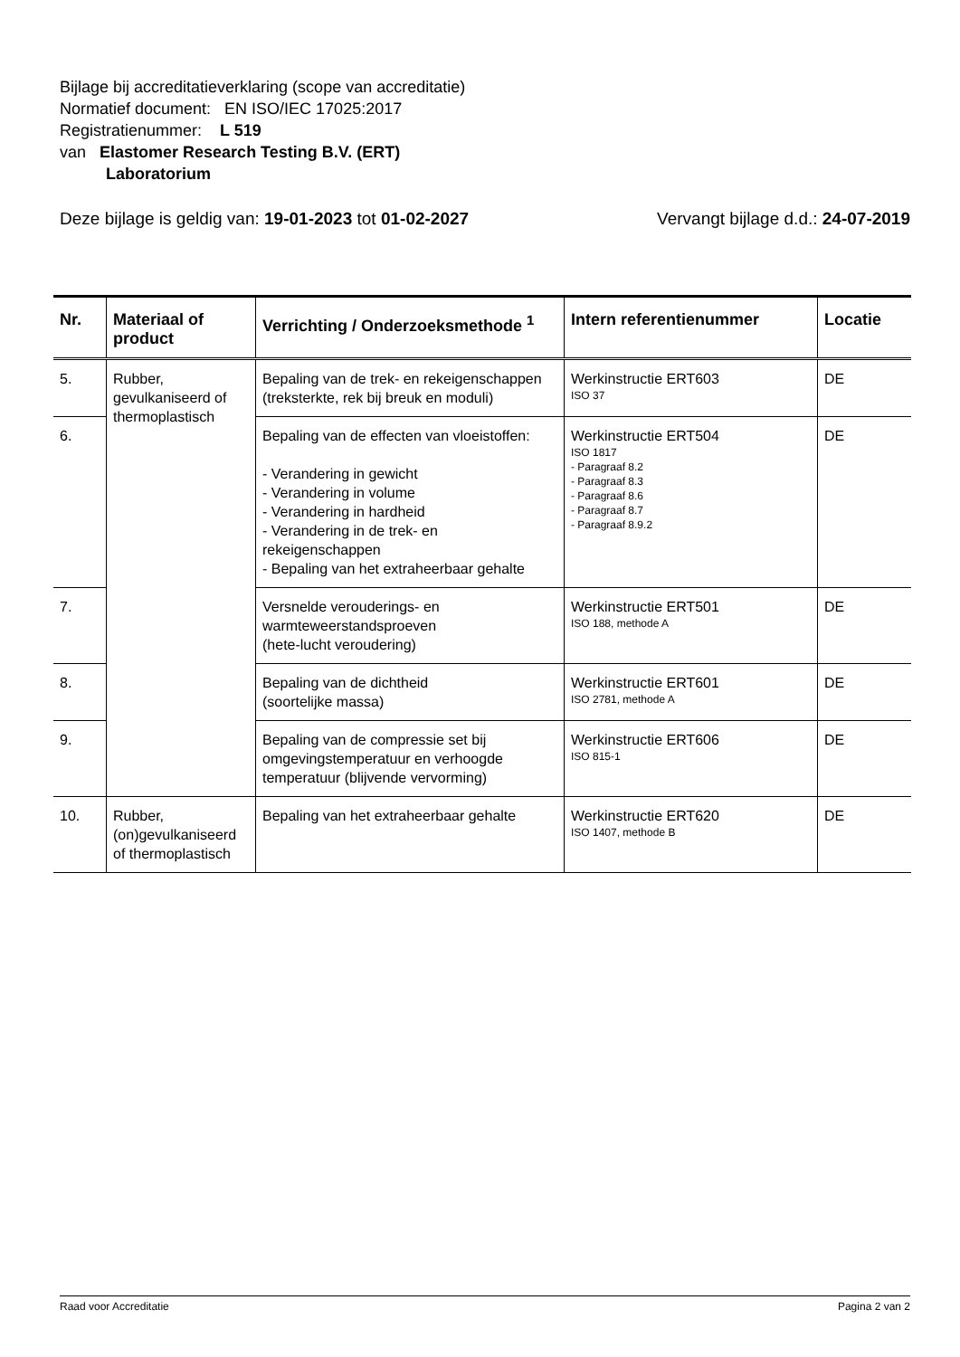Bijlage bij accreditatieverklaring (scope van accreditatie)
Normatief document: EN ISO/IEC 17025:2017
Registratienummer: L 519
van Elastomer Research Testing B.V. (ERT)
Laboratorium
Deze bijlage is geldig van: 19-01-2023 tot 01-02-2027 Vervangt bijlage d.d.: 24-07-2019
| Nr. | Materiaal of product | Verrichting / Onderzoeksmethode <sup>1</sup> | Intern referentienummer | Locatie |
| --- | --- | --- | --- | --- |
| 5. | Rubber, gevulkaniseerd of thermoplastisch | Bepaling van de trek- en rekeigenschappen (treksterkte, rek bij breuk en moduli) | Werkinstructie ERT603 ISO 37 | DE |
| 6. | | Bepaling van de effecten van vloeistoffen: - Verandering in gewicht - Verandering in volume - Verandering in hardheid - Verandering in de trek- en rekeigenschappen - Bepaling van het extraheerbaar gehalte | Werkinstructie ERT504 ISO 1817 - Paragraaf 8.2 - Paragraaf 8.3 - Paragraaf 8.6 - Paragraaf 8.7 - Paragraaf 8.9.2 | DE |
| 7. | | Versnelde verouderings- en warmteweerstandsproeven (hete-lucht veroudering) | Werkinstructie ERT501 ISO 188, methode A | DE |
| 8. | | Bepaling van de dichtheid (soortelijke massa) | Werkinstructie ERT601 ISO 2781, methode A | DE |
| 9. | | Bepaling van de compressie set bij omgevingstemperatuur en verhoogde temperatuur (blijvende vervorming) | Werkinstructie ERT606 ISO 815-1 | DE |
| 10. | Rubber, (on)gevulkaniseerd of thermoplastisch | Bepaling van het extraheerbaar gehalte | Werkinstructie ERT620 ISO 1407, methode B | DE |
Raad voor Accreditatie Pagina 2 van 2